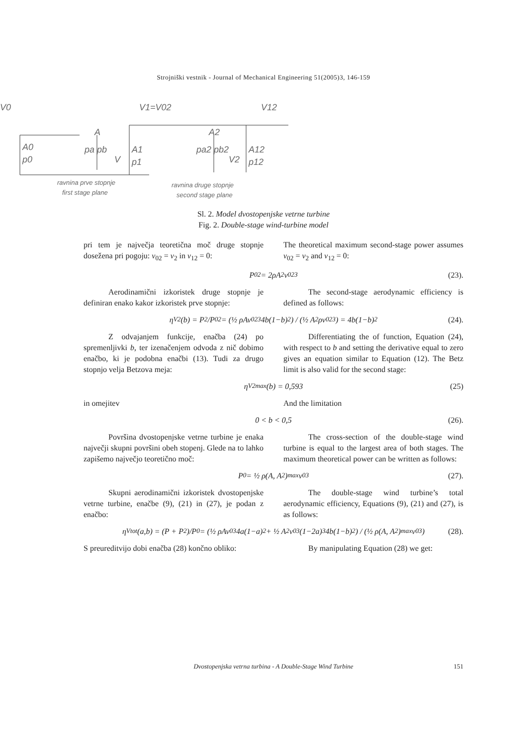Strojniški vestnik - Journal of Mechanical Engineering 51(2005)3, 146-159
V0
V1=V02
V12
A0
p0
A
pa pb
V
A1
p1
A2
pa2 pb2
V2
A12
p12
ravnina prve stopnje
first stage plane
ravnina druge stopnje
second stage plane
Sl. 2. Model dvostopenjske vetrne turbine
Fig. 2. Double-stage wind-turbine model
pri tem je največja teoretična moč druge stopnje dosežena pri pogoju: v<sub>02</sub> = v<sub>2</sub> in v<sub>12</sub> = 0:
The theoretical maximum second-stage power assumes v<sub>02</sub> = v<sub>2</sub> and v<sub>12</sub> = 0:
P<sub>02</sub> = 2ρA<sub>2</sub>v<sub>02</sub><sup>3</sup> (23).
Aerodinamični izkoristek druge stopnje je definiran enako kakor izkoristek prve stopnje:
The second-stage aerodynamic efficiency is defined as follows:
η<sub>V2</sub>(b) = P<sub>2</sub>/P<sub>02</sub> = (½ ρAv<sub>02</sub><sup>3</sup> 4b(1−b)<sup>2</sup>) / (½ A<sub>2</sub>ρv<sub>02</sub><sup>3</sup>) = 4b(1−b)<sup>2</sup> (24).
Z odvajanjem funkcije, enačba (24) po spremenljivki b, ter izenačenjem odvoda z nič dobimo enačbo, ki je podobna enačbi (13). Tudi za drugo stopnjo velja Betzova meja:
Differentiating the of function, Equation (24), with respect to b and setting the derivative equal to zero gives an equation similar to Equation (12). The Betz limit is also valid for the second stage:
η<sub>V2max</sub>(b) = 0,593 (25)
in omejitev And the limitation
0 < b < 0,5 (26).
Površina dvostopenjske vetrne turbine je enaka največji skupni površini obeh stopenj. Glede na to lahko zapišemo največjo teoretično moč:
The cross-section of the double-stage wind turbine is equal to the largest area of both stages. The maximum theoretical power can be written as follows:
P<sub>0</sub> = ½ ρ(A, A<sub>2</sub>)<sub>max</sub> v<sub>0</sub><sup>3</sup> (27).
Skupni aerodinamični izkoristek dvostopenjske vetrne turbine, enačbe (9), (21) in (27), je podan z enačbo:
The double-stage wind turbine’s total aerodynamic efficiency, Equations (9), (21) and (27), is as follows:
η<sub>Vtot</sub>(a,b) = (P + P<sub>2</sub>)/P<sub>0</sub> = (½ ρAv<sub>0</sub><sup>3</sup>4a(1−a)<sup>2</sup> + ½ A<sub>2</sub>v<sub>0</sub><sup>3</sup>(1−2a)<sup>3</sup>4b(1−b)<sup>2</sup>) / (½ ρ(A, A<sub>2</sub>)<sub>max</sub> v<sub>0</sub><sup>3</sup>) (28).
S preureditvijo dobi enačba (28) končno obliko:
By manipulating Equation (28) we get:
Dvostopenjska vetrna turbina - A Double-Stage Wind Turbine 151